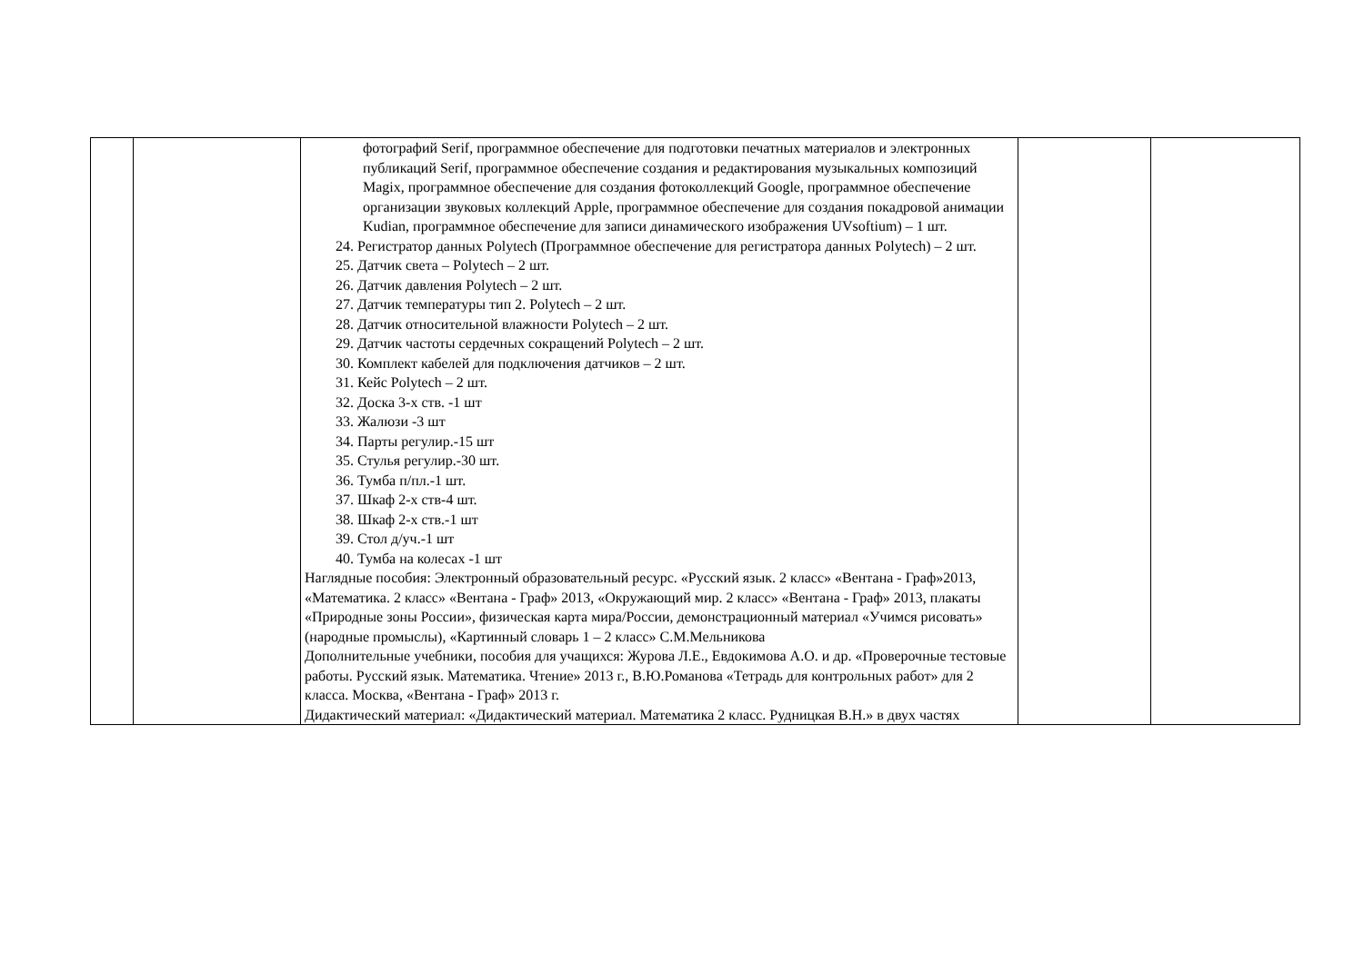| | | фотографий Serif, программное обеспечение для подготовки печатных материалов и электронных публикаций Serif, программное обеспечение создания и редактирования музыкальных композиций Magix, программное обеспечение для создания фотоколлекций Google, программное обеспечение организации звуковых коллекций Apple, программное обеспечение для создания покадровой анимации Kudian, программное обеспечение для записи динамического изображения UVsoftium) – 1 шт. 24. Регистратор данных Polytech (Программное обеспечение для регистратора данных Polytech) – 2 шт. 25. Датчик света – Polytech – 2 шт. 26. Датчик давления Polytech – 2 шт. 27. Датчик температуры тип 2. Polytech – 2 шт. 28. Датчик относительной влажности Polytech – 2 шт. 29. Датчик частоты сердечных сокращений Polytech – 2 шт. 30. Комплект кабелей для подключения датчиков – 2 шт. 31. Кейс Polytech – 2 шт. 32. Доска 3-х ств. -1 шт 33. Жалюзи -3 шт 34. Парты регулир.-15 шт 35. Стулья регулир.-30 шт. 36. Тумба п/пл.-1 шт. 37. Шкаф 2-х ств-4 шт. 38. Шкаф 2-х ств.-1 шт 39. Стол д/уч.-1 шт 40. Тумба на колесах -1 шт Наглядные пособия: Электронный образовательный ресурс. «Русский язык. 2 класс» «Вентана - Граф»2013, «Математика. 2 класс» «Вентана - Граф» 2013, «Окружающий мир. 2 класс» «Вентана - Граф» 2013, плакаты «Природные зоны России», физическая карта мира/России, демонстрационный материал «Учимся рисовать» (народные промыслы), «Картинный словарь 1 – 2 класс» С.М.Мельникова Дополнительные учебники, пособия для учащихся: Журова Л.Е., Евдокимова А.О. и др. «Проверочные тестовые работы. Русский язык. Математика. Чтение» 2013 г., В.Ю.Романова «Тетрадь для контрольных работ» для 2 класса. Москва, «Вентана - Граф» 2013 г. Дидактический материал: «Дидактический материал. Математика 2 класс. Рудницкая В.Н.» в двух частях | | |